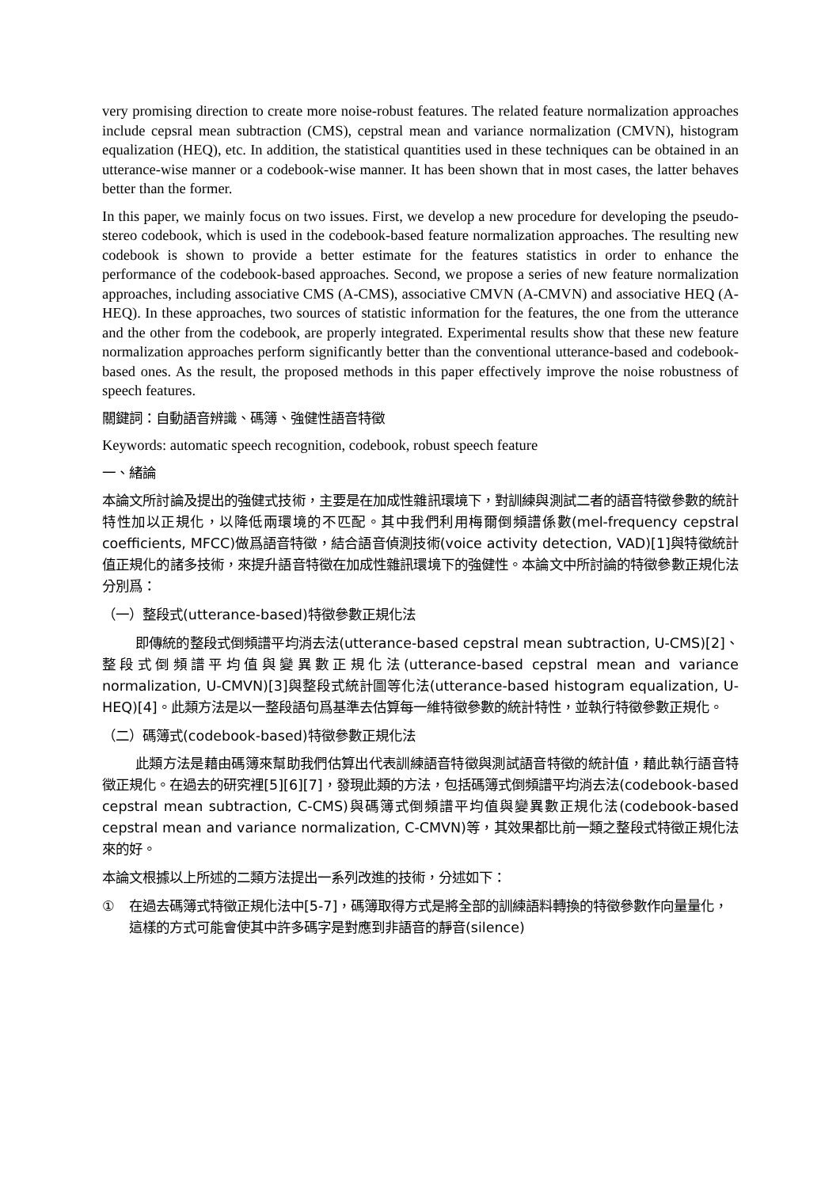very promising direction to create more noise-robust features. The related feature normalization approaches include cepsral mean subtraction (CMS), cepstral mean and variance normalization (CMVN), histogram equalization (HEQ), etc. In addition, the statistical quantities used in these techniques can be obtained in an utterance-wise manner or a codebook-wise manner. It has been shown that in most cases, the latter behaves better than the former.
In this paper, we mainly focus on two issues. First, we develop a new procedure for developing the pseudo-stereo codebook, which is used in the codebook-based feature normalization approaches. The resulting new codebook is shown to provide a better estimate for the features statistics in order to enhance the performance of the codebook-based approaches. Second, we propose a series of new feature normalization approaches, including associative CMS (A-CMS), associative CMVN (A-CMVN) and associative HEQ (A-HEQ). In these approaches, two sources of statistic information for the features, the one from the utterance and the other from the codebook, are properly integrated. Experimental results show that these new feature normalization approaches perform significantly better than the conventional utterance-based and codebook-based ones. As the result, the proposed methods in this paper effectively improve the noise robustness of speech features.
關鍵詞：自動語音辨識、碼簿、強健性語音特徵
Keywords: automatic speech recognition, codebook, robust speech feature
一、緒論
本論文所討論及提出的強健式技術，主要是在加成性雜訊環境下，對訓練與測試二者的語音特徵參數的統計特性加以正規化，以降低兩環境的不匹配。其中我們利用梅爾倒頻譜係數(mel-frequency cepstral coefficients, MFCC)做爲語音特徵，結合語音偵測技術(voice activity detection, VAD)[1]與特徵統計值正規化的諸多技術，來提升語音特徵在加成性雜訊環境下的強健性。本論文中所討論的特徵參數正規化法分別爲：
（一）整段式(utterance-based)特徵參數正規化法
即傳統的整段式倒頻譜平均消去法(utterance-based cepstral mean subtraction, U-CMS)[2]、整段式倒頻譜平均值與變異數正規化法(utterance-based cepstral mean and variance normalization, U-CMVN)[3]與整段式統計圖等化法(utterance-based histogram equalization, U-HEQ)[4]。此類方法是以一整段語句爲基準去估算每一維特徵參數的統計特性，並執行特徵參數正規化。
（二）碼簿式(codebook-based)特徵參數正規化法
此類方法是藉由碼簿來幫助我們估算出代表訓練語音特徵與測試語音特徵的統計值，藉此執行語音特徵正規化。在過去的研究裡[5][6][7]，發現此類的方法，包括碼簿式倒頻譜平均消去法(codebook-based cepstral mean subtraction, C-CMS)與碼簿式倒頻譜平均值與變異數正規化法(codebook-based cepstral mean and variance normalization, C-CMVN)等，其效果都比前一類之整段式特徵正規化法來的好。
本論文根據以上所述的二類方法提出一系列改進的技術，分述如下：
① 在過去碼簿式特徵正規化法中[5-7]，碼簿取得方式是將全部的訓練語料轉換的特徵參數作向量量化，這樣的方式可能會使其中許多碼字是對應到非語音的靜音(silence)